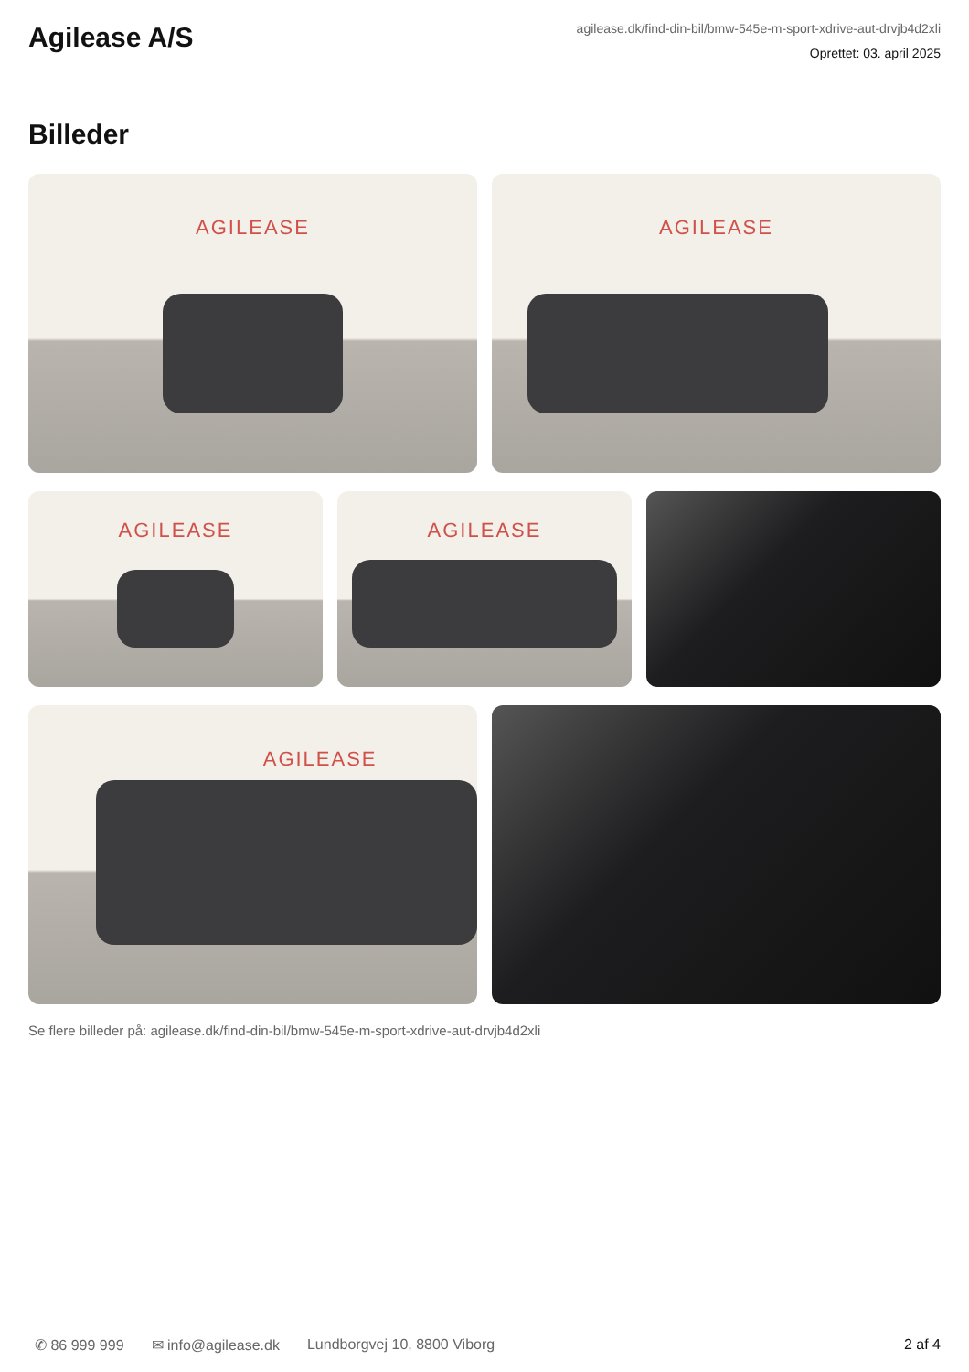Agilease A/S
agilease.dk/find-din-bil/bmw-545e-m-sport-xdrive-aut-drvjb4d2xli
Oprettet: 03. april 2025
Billeder
AGILEASE
AGILEASE
AGILEASE
AGILEASE
AGILEASE
Se flere billeder på: agilease.dk/find-din-bil/bmw-545e-m-sport-xdrive-aut-drvjb4d2xli
✆ 86 999 999 ✉ info@agilease.dk Lundborgvej 10, 8800 Viborg 2 af 4